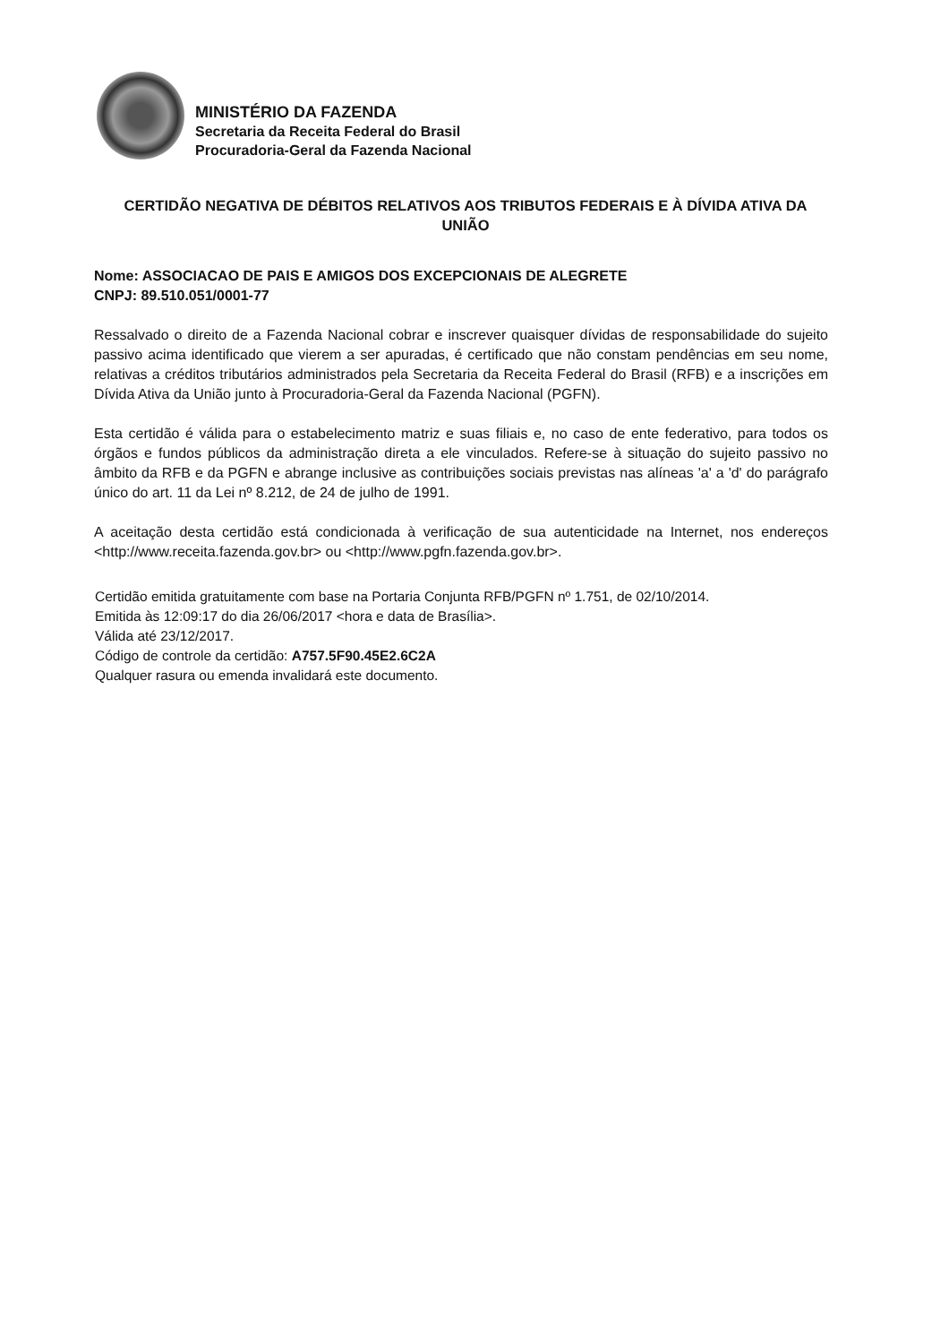MINISTÉRIO DA FAZENDA
Secretaria da Receita Federal do Brasil
Procuradoria-Geral da Fazenda Nacional
CERTIDÃO NEGATIVA DE DÉBITOS RELATIVOS AOS TRIBUTOS FEDERAIS E À DÍVIDA ATIVA DA UNIÃO
Nome: ASSOCIACAO DE PAIS E AMIGOS DOS EXCEPCIONAIS DE ALEGRETE
CNPJ: 89.510.051/0001-77
Ressalvado o direito de a Fazenda Nacional cobrar e inscrever quaisquer dívidas de responsabilidade do sujeito passivo acima identificado que vierem a ser apuradas, é certificado que não constam pendências em seu nome, relativas a créditos tributários administrados pela Secretaria da Receita Federal do Brasil (RFB) e a inscrições em Dívida Ativa da União junto à Procuradoria-Geral da Fazenda Nacional (PGFN).
Esta certidão é válida para o estabelecimento matriz e suas filiais e, no caso de ente federativo, para todos os órgãos e fundos públicos da administração direta a ele vinculados. Refere-se à situação do sujeito passivo no âmbito da RFB e da PGFN e abrange inclusive as contribuições sociais previstas nas alíneas 'a' a 'd' do parágrafo único do art. 11 da Lei nº 8.212, de 24 de julho de 1991.
A aceitação desta certidão está condicionada à verificação de sua autenticidade na Internet, nos endereços <http://www.receita.fazenda.gov.br> ou <http://www.pgfn.fazenda.gov.br>.
Certidão emitida gratuitamente com base na Portaria Conjunta RFB/PGFN nº 1.751, de 02/10/2014.
Emitida às 12:09:17 do dia 26/06/2017 <hora e data de Brasília>.
Válida até 23/12/2017.
Código de controle da certidão: A757.5F90.45E2.6C2A
Qualquer rasura ou emenda invalidará este documento.